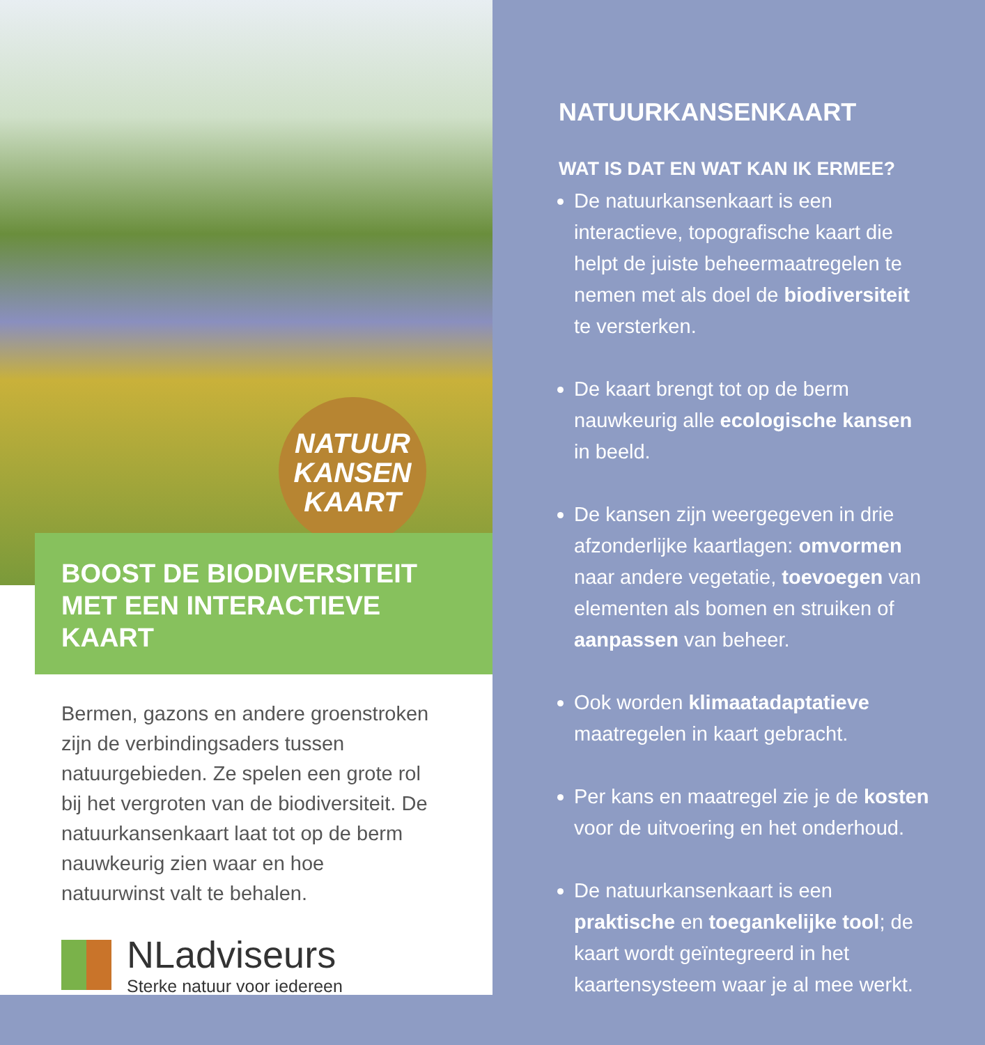NATUUR
KANSEN
KAART
BOOST DE BIODIVERSITEIT
MET EEN INTERACTIEVE KAART
Bermen, gazons en andere groenstroken zijn de verbindingsaders tussen natuurgebieden. Ze spelen een grote rol bij het vergroten van de biodiversiteit. De natuurkansenkaart laat tot op de berm nauwkeurig zien waar en hoe natuurwinst valt te behalen.
NLadviseurs
Sterke natuur voor iedereen
NATUURKANSENKAART
WAT IS DAT EN WAT KAN IK ERMEE?
De natuurkansenkaart is een interactieve, topografische kaart die helpt de juiste beheermaatregelen te nemen met als doel de biodiversiteit te versterken.
De kaart brengt tot op de berm nauwkeurig alle ecologische kansen in beeld.
De kansen zijn weergegeven in drie afzonderlijke kaartlagen: omvormen naar andere vegetatie, toevoegen van elementen als bomen en struiken of aanpassen van beheer.
Ook worden klimaatadaptatieve maatregelen in kaart gebracht.
Per kans en maatregel zie je de kosten voor de uitvoering en het onderhoud.
De natuurkansenkaart is een praktische en toegankelijke tool; de kaart wordt geïntegreerd in het kaartensysteem waar je al mee werkt.